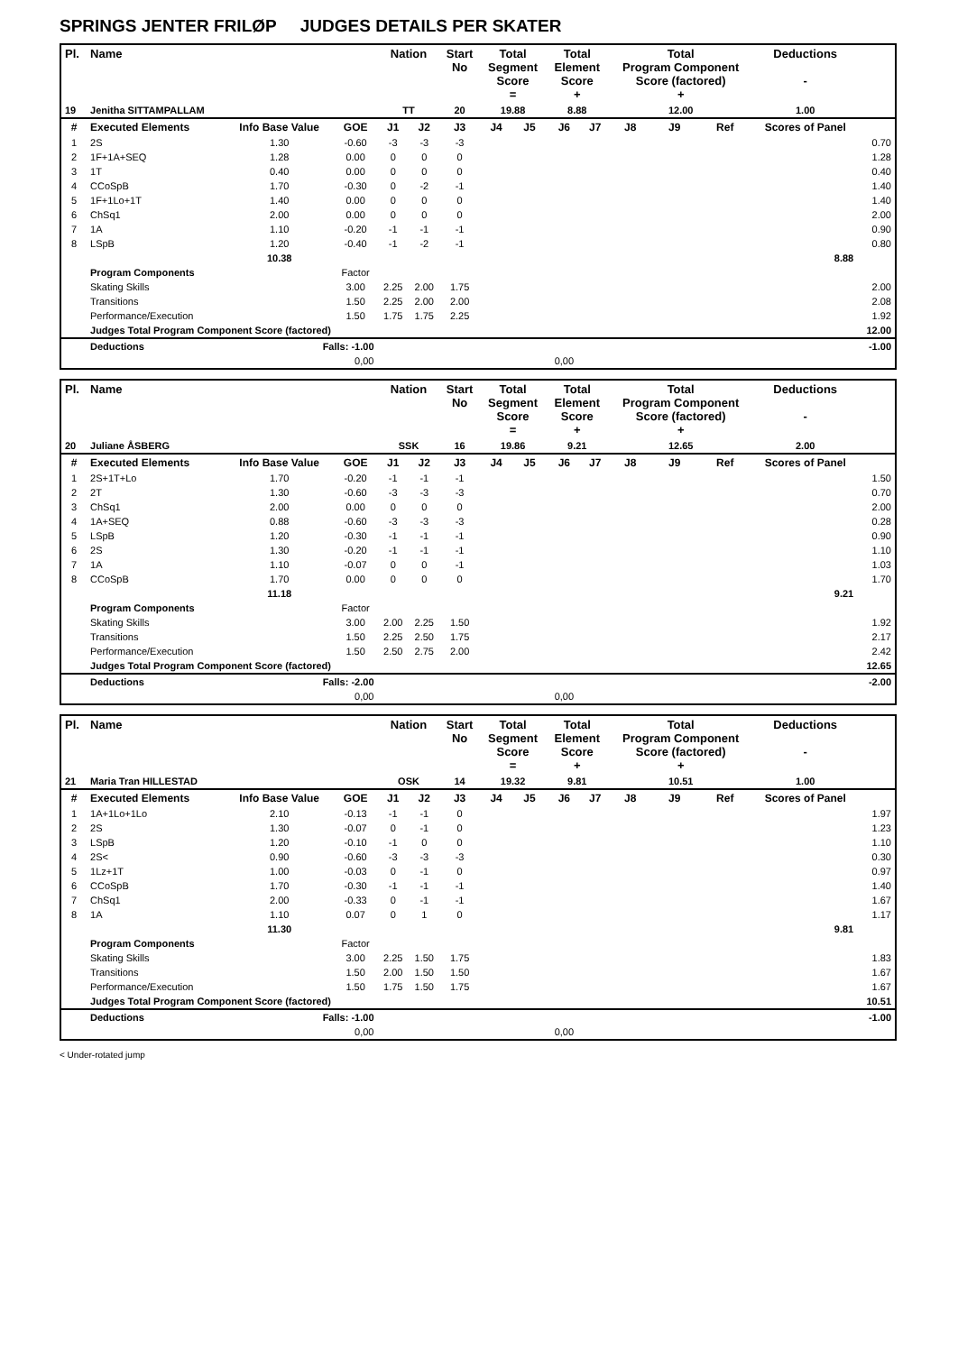SPRINGS JENTER FRILØP JUDGES DETAILS PER SKATER
| Pl. | Name | | | Nation | | Start No | Total Segment Score = | | Total Element Score + | | Total Program Component Score (factored) + | | | Deductions - | |
| --- | --- | --- | --- | --- | --- | --- | --- | --- | --- | --- | --- | --- | --- | --- | --- |
| 19 | Jenitha SITTAMPALLAM | | | TT | | 20 | 19.88 | | 8.88 | | 12.00 | | | 1.00 | |
| # | Executed Elements | Info Base Value | GOE | J1 | J2 | J3 | J4 | J5 | J6 | J7 | J8 | J9 | Ref | Scores of Panel | |
| 1 | 2S | 1.30 | -0.60 | -3 | -3 | -3 | | | | | | | | | 0.70 |
| 2 | 1F+1A+SEQ | 1.28 | 0.00 | 0 | 0 | 0 | | | | | | | | | 1.28 |
| 3 | 1T | 0.40 | 0.00 | 0 | 0 | 0 | | | | | | | | | 0.40 |
| 4 | CCoSpB | 1.70 | -0.30 | 0 | -2 | -1 | | | | | | | | | 1.40 |
| 5 | 1F+1Lo+1T | 1.40 | 0.00 | 0 | 0 | 0 | | | | | | | | | 1.40 |
| 6 | ChSq1 | 2.00 | 0.00 | 0 | 0 | 0 | | | | | | | | | 2.00 |
| 7 | 1A | 1.10 | -0.20 | -1 | -1 | -1 | | | | | | | | | 0.90 |
| 8 | LSpB | 1.20 | -0.40 | -1 | -2 | -1 | | | | | | | | | 0.80 |
| | | 10.38 | | | | | | | | | | | | 8.88 | |
| | Program Components | | Factor | | | | | | | | | | | | |
| | Skating Skills | | 3.00 | 2.25 | 2.00 | 1.75 | | | | | | | | | 2.00 |
| | Transitions | | 1.50 | 2.25 | 2.00 | 2.00 | | | | | | | | | 2.08 |
| | Performance/Execution | | 1.50 | 1.75 | 1.75 | 2.25 | | | | | | | | | 1.92 |
| | Judges Total Program Component Score (factored) | | | | | | | | | | | | | | 12.00 |
| | Deductions | Falls: -1.00 | | | | | | | | | | | | | -1.00 |
| | | 0,00 | | | | | | | 0,00 | | | | | | |
| Pl. | Name | | | Nation | | Start No | Total Segment Score = | | Total Element Score + | | Total Program Component Score (factored) + | | | Deductions - | |
| --- | --- | --- | --- | --- | --- | --- | --- | --- | --- | --- | --- | --- | --- | --- | --- |
| 20 | Juliane ÅSBERG | | | SSK | | 16 | 19.86 | | 9.21 | | 12.65 | | | 2.00 | |
| # | Executed Elements | Info Base Value | GOE | J1 | J2 | J3 | J4 | J5 | J6 | J7 | J8 | J9 | Ref | Scores of Panel | |
| 1 | 2S+1T+Lo | 1.70 | -0.20 | -1 | -1 | -1 | | | | | | | | | 1.50 |
| 2 | 2T | 1.30 | -0.60 | -3 | -3 | -3 | | | | | | | | | 0.70 |
| 3 | ChSq1 | 2.00 | 0.00 | 0 | 0 | 0 | | | | | | | | | 2.00 |
| 4 | 1A+SEQ | 0.88 | -0.60 | -3 | -3 | -3 | | | | | | | | | 0.28 |
| 5 | LSpB | 1.20 | -0.30 | -1 | -1 | -1 | | | | | | | | | 0.90 |
| 6 | 2S | 1.30 | -0.20 | -1 | -1 | -1 | | | | | | | | | 1.10 |
| 7 | 1A | 1.10 | -0.07 | 0 | 0 | -1 | | | | | | | | | 1.03 |
| 8 | CCoSpB | 1.70 | 0.00 | 0 | 0 | 0 | | | | | | | | | 1.70 |
| | | 11.18 | | | | | | | | | | | | 9.21 | |
| | Program Components | | Factor | | | | | | | | | | | | |
| | Skating Skills | | 3.00 | 2.00 | 2.25 | 1.50 | | | | | | | | | 1.92 |
| | Transitions | | 1.50 | 2.25 | 2.50 | 1.75 | | | | | | | | | 2.17 |
| | Performance/Execution | | 1.50 | 2.50 | 2.75 | 2.00 | | | | | | | | | 2.42 |
| | Judges Total Program Component Score (factored) | | | | | | | | | | | | | | 12.65 |
| | Deductions | Falls: -2.00 | | | | | | | | | | | | | -2.00 |
| | | 0,00 | | | | | | | 0,00 | | | | | | |
| Pl. | Name | | | Nation | | Start No | Total Segment Score = | | Total Element Score + | | Total Program Component Score (factored) + | | | Deductions - | |
| --- | --- | --- | --- | --- | --- | --- | --- | --- | --- | --- | --- | --- | --- | --- | --- |
| 21 | Maria Tran HILLESTAD | | | OSK | | 14 | 19.32 | | 9.81 | | 10.51 | | | 1.00 | |
| # | Executed Elements | Info Base Value | GOE | J1 | J2 | J3 | J4 | J5 | J6 | J7 | J8 | J9 | Ref | Scores of Panel | |
| 1 | 1A+1Lo+1Lo | 2.10 | -0.13 | -1 | -1 | 0 | | | | | | | | | 1.97 |
| 2 | 2S | 1.30 | -0.07 | 0 | -1 | 0 | | | | | | | | | 1.23 |
| 3 | LSpB | 1.20 | -0.10 | -1 | 0 | 0 | | | | | | | | | 1.10 |
| 4 | 2S< | 0.90 | -0.60 | -3 | -3 | -3 | | | | | | | | | 0.30 |
| 5 | 1Lz+1T | 1.00 | -0.03 | 0 | -1 | 0 | | | | | | | | | 0.97 |
| 6 | CCoSpB | 1.70 | -0.30 | -1 | -1 | -1 | | | | | | | | | 1.40 |
| 7 | ChSq1 | 2.00 | -0.33 | 0 | -1 | -1 | | | | | | | | | 1.67 |
| 8 | 1A | 1.10 | 0.07 | 0 | 1 | 0 | | | | | | | | | 1.17 |
| | | 11.30 | | | | | | | | | | | | 9.81 | |
| | Program Components | | Factor | | | | | | | | | | | | |
| | Skating Skills | | 3.00 | 2.25 | 1.50 | 1.75 | | | | | | | | | 1.83 |
| | Transitions | | 1.50 | 2.00 | 1.50 | 1.50 | | | | | | | | | 1.67 |
| | Performance/Execution | | 1.50 | 1.75 | 1.50 | 1.75 | | | | | | | | | 1.67 |
| | Judges Total Program Component Score (factored) | | | | | | | | | | | | | | 10.51 |
| | Deductions | Falls: -1.00 | | | | | | | | | | | | | -1.00 |
| | | 0,00 | | | | | | | 0,00 | | | | | | |
< Under-rotated jump